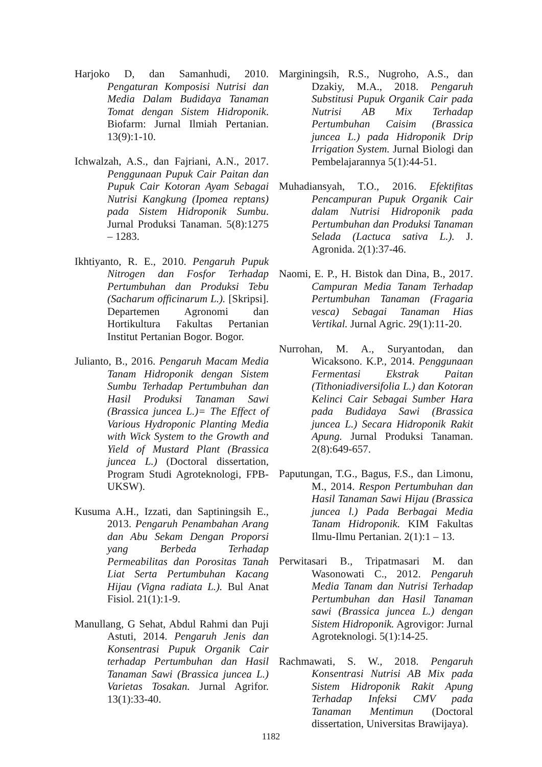Harjoko D, dan Samanhudi, 2010. Pengaturan Komposisi Nutrisi dan Media Dalam Budidaya Tanaman Tomat dengan Sistem Hidroponik. Biofarm: Jurnal Ilmiah Pertanian. 13(9):1-10.
Ichwalzah, A.S., dan Fajriani, A.N., 2017. Penggunaan Pupuk Cair Paitan dan Pupuk Cair Kotoran Ayam Sebagai Nutrisi Kangkung (Ipomea reptans) pada Sistem Hidroponik Sumbu. Jurnal Produksi Tanaman. 5(8):1275 – 1283.
Ikhtiyanto, R. E., 2010. Pengaruh Pupuk Nitrogen dan Fosfor Terhadap Pertumbuhan dan Produksi Tebu (Sacharum officinarum L.). [Skripsi]. Departemen Agronomi dan Hortikultura Fakultas Pertanian Institut Pertanian Bogor. Bogor.
Julianto, B., 2016. Pengaruh Macam Media Tanam Hidroponik dengan Sistem Sumbu Terhadap Pertumbuhan dan Hasil Produksi Tanaman Sawi (Brassica juncea L.)= The Effect of Various Hydroponic Planting Media with Wick System to the Growth and Yield of Mustard Plant (Brassica juncea L.) (Doctoral dissertation, Program Studi Agroteknologi, FPB-UKSW).
Kusuma A.H., Izzati, dan Saptiningsih E., 2013. Pengaruh Penambahan Arang dan Abu Sekam Dengan Proporsi yang Berbeda Terhadap Permeabilitas dan Porositas Tanah Liat Serta Pertumbuhan Kacang Hijau (Vigna radiata L.). Bul Anat Fisiol. 21(1):1-9.
Manullang, G Sehat, Abdul Rahmi dan Puji Astuti, 2014. Pengaruh Jenis dan Konsentrasi Pupuk Organik Cair terhadap Pertumbuhan dan Hasil Tanaman Sawi (Brassica juncea L.) Varietas Tosakan. Jurnal Agrifor. 13(1):33-40.
Marginingsih, R.S., Nugroho, A.S., dan Dzakiy, M.A., 2018. Pengaruh Substitusi Pupuk Organik Cair pada Nutrisi AB Mix Terhadap Pertumbuhan Caisim (Brassica juncea L.) pada Hidroponik Drip Irrigation System. Jurnal Biologi dan Pembelajarannya 5(1):44-51.
Muhadiansyah, T.O., 2016. Efektifitas Pencampuran Pupuk Organik Cair dalam Nutrisi Hidroponik pada Pertumbuhan dan Produksi Tanaman Selada (Lactuca sativa L.). J. Agronida. 2(1):37-46.
Naomi, E. P., H. Bistok dan Dina, B., 2017. Campuran Media Tanam Terhadap Pertumbuhan Tanaman (Fragaria vesca) Sebagai Tanaman Hias Vertikal. Jurnal Agric. 29(1):11-20.
Nurrohan, M. A., Suryantodan, dan Wicaksono. K.P., 2014. Penggunaan Fermentasi Ekstrak Paitan (Tithoniadiversifolia L.) dan Kotoran Kelinci Cair Sebagai Sumber Hara pada Budidaya Sawi (Brassica juncea L.) Secara Hidroponik Rakit Apung. Jurnal Produksi Tanaman. 2(8):649-657.
Paputungan, T.G., Bagus, F.S., dan Limonu, M., 2014. Respon Pertumbuhan dan Hasil Tanaman Sawi Hijau (Brassica juncea l.) Pada Berbagai Media Tanam Hidroponik. KIM Fakultas Ilmu-Ilmu Pertanian. 2(1):1 – 13.
Perwitasari B., Tripatmasari M. dan Wasonowati C., 2012. Pengaruh Media Tanam dan Nutrisi Terhadap Pertumbuhan dan Hasil Tanaman sawi (Brassica juncea L.) dengan Sistem Hidroponik. Agrovigor: Jurnal Agroteknologi. 5(1):14-25.
Rachmawati, S. W., 2018. Pengaruh Konsentrasi Nutrisi AB Mix pada Sistem Hidroponik Rakit Apung Terhadap Infeksi CMV pada Tanaman Mentimun (Doctoral dissertation, Universitas Brawijaya).
1182